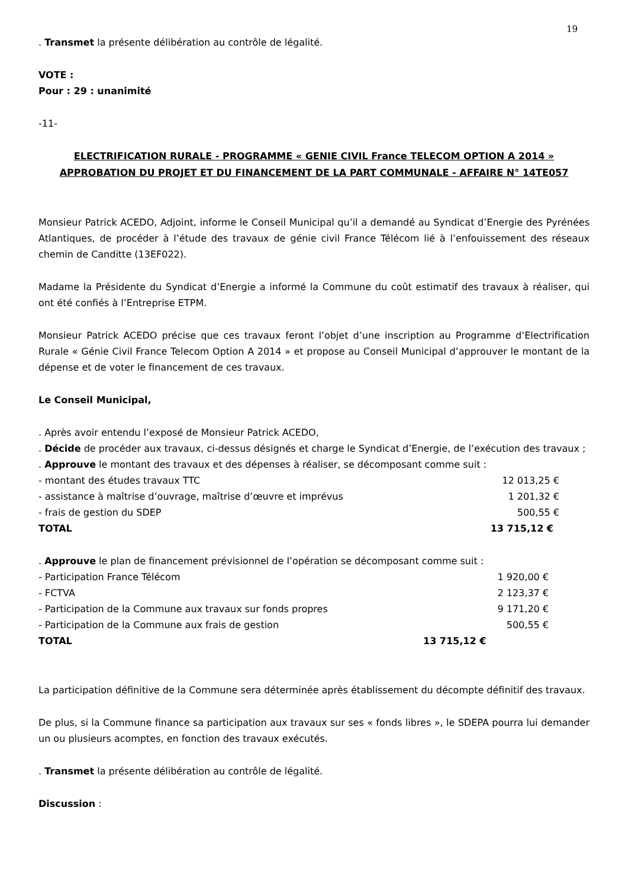19
. Transmet la présente délibération au contrôle de légalité.
VOTE :
Pour : 29 : unanimité
-11-
ELECTRIFICATION RURALE - PROGRAMME « GENIE CIVIL France TELECOM OPTION A 2014 »
APPROBATION DU PROJET ET DU FINANCEMENT DE LA PART COMMUNALE - AFFAIRE N° 14TE057
Monsieur Patrick ACEDO, Adjoint, informe le Conseil Municipal qu’il a demandé au Syndicat d’Energie des Pyrénées Atlantiques, de procéder à l’étude des travaux de génie civil France Télécom lié à l’enfouissement des réseaux chemin de Canditte (13EF022).
Madame la Présidente du Syndicat d’Energie a informé la Commune du coût estimatif des travaux à réaliser, qui ont été confiés à l’Entreprise ETPM.
Monsieur Patrick ACEDO précise que ces travaux feront l’objet d’une inscription au Programme d’Electrification Rurale « Génie Civil France Telecom Option A 2014 » et propose au Conseil Municipal d’approuver le montant de la dépense et de voter le financement de ces travaux.
Le Conseil Municipal,
. Après avoir entendu l’exposé de Monsieur Patrick ACEDO,
. Décide de procéder aux travaux, ci-dessus désignés et charge le Syndicat d’Energie, de l’exécution des travaux ;
. Approuve le montant des travaux et des dépenses à réaliser, se décomposant comme suit :
| - montant des études travaux TTC | 12 013,25 € |
| - assistance à maîtrise d’ouvrage, maîtrise d’œuvre et imprévus | 1 201,32 € |
| - frais de gestion du SDEP | 500,55 € |
| TOTAL | 13 715,12 € |
. Approuve le plan de financement prévisionnel de l’opération se décomposant comme suit :
| - Participation France Télécom | 1 920,00 € |
| - FCTVA | 2 123,37 € |
| - Participation de la Commune aux travaux sur fonds propres | 9 171,20 € |
| - Participation de la Commune aux frais de gestion | 500,55 € |
| TOTAL | 13 715,12 € |
La participation définitive de la Commune sera déterminée après établissement du décompte définitif des travaux.
De plus, si la Commune finance sa participation aux travaux sur ses « fonds libres », le SDEPA pourra lui demander un ou plusieurs acomptes, en fonction des travaux exécutés.
. Transmet la présente délibération au contrôle de légalité.
Discussion :